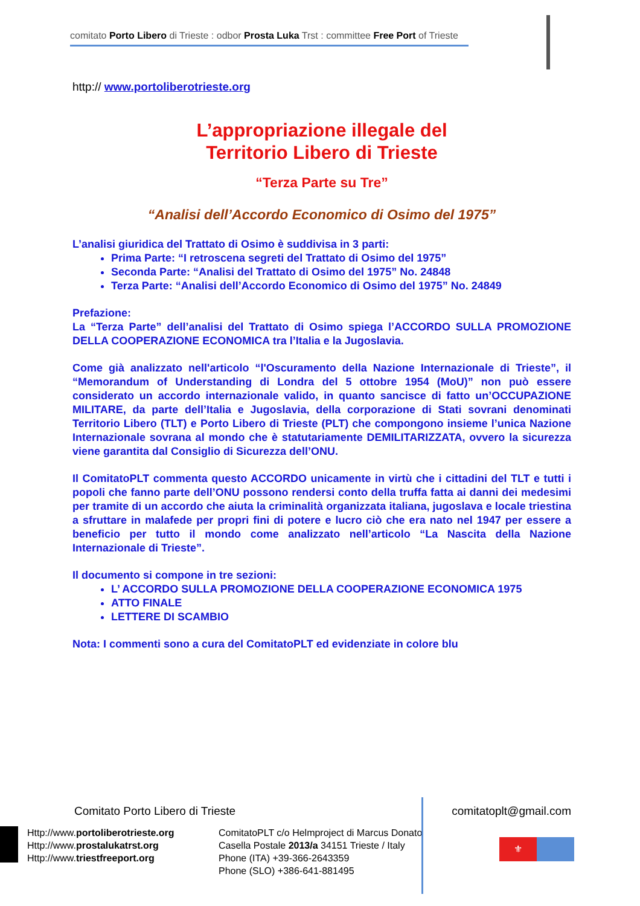comitato Porto Libero di Trieste : odbor Prosta Luka Trst : committee Free Port of Trieste
http:// www.portoliberotrieste.org
L’appropriazione illegale del
Territorio Libero di Trieste
“Terza Parte su Tre”
“Analisi dell’Accordo Economico di Osimo del 1975”
L’analisi giuridica del Trattato di Osimo è suddivisa in 3 parti:
Prima Parte: “I retroscena segreti del Trattato di Osimo del 1975”
Seconda Parte: “Analisi del Trattato di Osimo del 1975” No. 24848
Terza Parte: “Analisi dell’Accordo Economico di Osimo del 1975” No. 24849
Prefazione:
La “Terza Parte” dell’analisi del Trattato di Osimo spiega l’ACCORDO SULLA PROMOZIONE DELLA COOPERAZIONE ECONOMICA tra l’Italia e la Jugoslavia.
Come già analizzato nell'articolo “l'Oscuramento della Nazione Internazionale di Trieste”, il “Memorandum of Understanding di Londra del 5 ottobre 1954 (MoU)” non può essere considerato un accordo internazionale valido, in quanto sancisce di fatto un’OCCUPAZIONE MILITARE, da parte dell’Italia e Jugoslavia, della corporazione di Stati sovrani denominati Territorio Libero (TLT) e Porto Libero di Trieste (PLT) che compongono insieme l’unica Nazione Internazionale sovrana al mondo che è statutariamente DEMILITARIZZATA, ovvero la sicurezza viene garantita dal Consiglio di Sicurezza dell’ONU.
Il ComitatoPLT commenta questo ACCORDO unicamente in virtù che i cittadini del TLT e tutti i popoli che fanno parte dell’ONU possono rendersi conto della truffa fatta ai danni dei medesimi per tramite di un accordo che aiuta la criminalità organizzata italiana, jugoslava e locale triestina a sfruttare in malafede per propri fini di potere e lucro ciò che era nato nel 1947 per essere a beneficio per tutto il mondo come analizzato nell’articolo “La Nascita della Nazione Internazionale di Trieste”.
Il documento si compone in tre sezioni:
L’ ACCORDO SULLA PROMOZIONE DELLA COOPERAZIONE ECONOMICA 1975
ATTO FINALE
LETTERE DI SCAMBIO
Nota: I commenti sono a cura del ComitatoPLT ed evidenziate in colore blu
Comitato Porto Libero di Trieste comitatoplt@gmail.com
Http://www.portoliberotrieste.org
Http://www.prostalukatrst.org
Http://www.triestfreeport.org
ComitatoPLT c/o Helmproject di Marcus Donato
Casella Postale 2013/a 34151 Trieste / Italy
Phone (ITA) +39-366-2643359
Phone (SLO) +386-641-881495
⚜